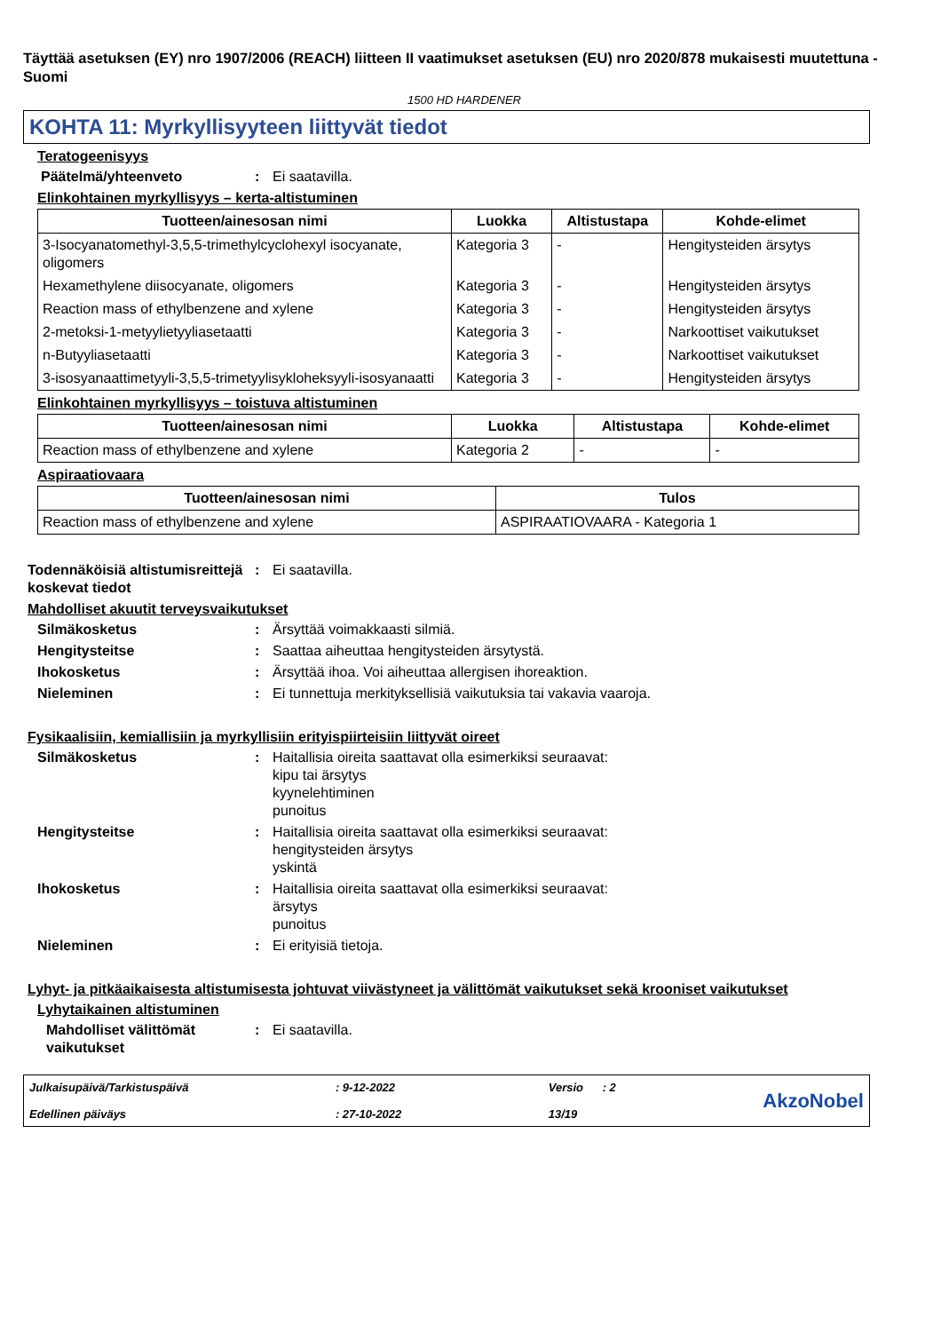Täyttää asetuksen (EY) nro 1907/2006 (REACH) liitteen II vaatimukset asetuksen (EU) nro 2020/878 mukaisesti muutettuna - Suomi
1500 HD HARDENER
KOHTA 11: Myrkyllisyyteen liittyvät tiedot
Teratogeenisyys
Päätelmä/yhteenveto : Ei saatavilla.
Elinkohtainen myrkyllisyys – kerta-altistuminen
| Tuotteen/ainesosan nimi | Luokka | Altistustapa | Kohde-elimet |
| --- | --- | --- | --- |
| 3-Isocyanatomethyl-3,5,5-trimethylcyclohexyl isocyanate, oligomers | Kategoria 3 | - | Hengitysteiden ärsytys |
| Hexamethylene diisocyanate, oligomers | Kategoria 3 | - | Hengitysteiden ärsytys |
| Reaction mass of ethylbenzene and xylene | Kategoria 3 | - | Hengitysteiden ärsytys |
| 2-metoksi-1-metyylietyyliasetaatti | Kategoria 3 | - | Narkoottiset vaikutukset |
| n-Butyyliasetaatti | Kategoria 3 | - | Narkoottiset vaikutukset |
| 3-isosyanaattimetyyli-3,5,5-trimetyylisykloheksyyli-isosyanaatti | Kategoria 3 | - | Hengitysteiden ärsytys |
Elinkohtainen myrkyllisyys – toistuva altistuminen
| Tuotteen/ainesosan nimi | Luokka | Altistustapa | Kohde-elimet |
| --- | --- | --- | --- |
| Reaction mass of ethylbenzene and xylene | Kategoria 2 | - | - |
Aspiraatiovaara
| Tuotteen/ainesosan nimi | Tulos |
| --- | --- |
| Reaction mass of ethylbenzene and xylene | ASPIRAATIOVAARA - Kategoria 1 |
Todennäköisiä altistumisreittejä koskevat tiedot
: Ei saatavilla.
Mahdolliset akuutit terveysvaikutukset
Silmäkosketus : Ärsyttää voimakkaasti silmiä.
Hengitysteitse : Saattaa aiheuttaa hengitysteiden ärsytystä.
Ihokosketus : Ärsyttää ihoa. Voi aiheuttaa allergisen ihoreaktion.
Nieleminen : Ei tunnettuja merkityksellisiä vaikutuksia tai vakavia vaaroja.
Fysikaalisiin, kemiallisiin ja myrkyllisiin erityispiirteisiin liittyvät oireet
Silmäkosketus : Haitallisia oireita saattavat olla esimerkiksi seuraavat:
kipu tai ärsytys
kyynelehtiminen
punoitus
Hengitysteitse : Haitallisia oireita saattavat olla esimerkiksi seuraavat:
hengitysteiden ärsytys
yskintä
Ihokosketus : Haitallisia oireita saattavat olla esimerkiksi seuraavat:
ärsytys
punoitus
Nieleminen : Ei erityisiä tietoja.
Lyhyt- ja pitkäaikaisesta altistumisesta johtuvat viivästyneet ja välittömät vaikutukset sekä krooniset vaikutukset
Lyhytaikainen altistuminen
Mahdolliset välittömät vaikutukset
: Ei saatavilla.
Julkaisupäivä/Tarkistuspäivä
Edellinen päiväys
: 9-12-2022
: 27-10-2022
Versio : 2
13/19
AkzoNobel